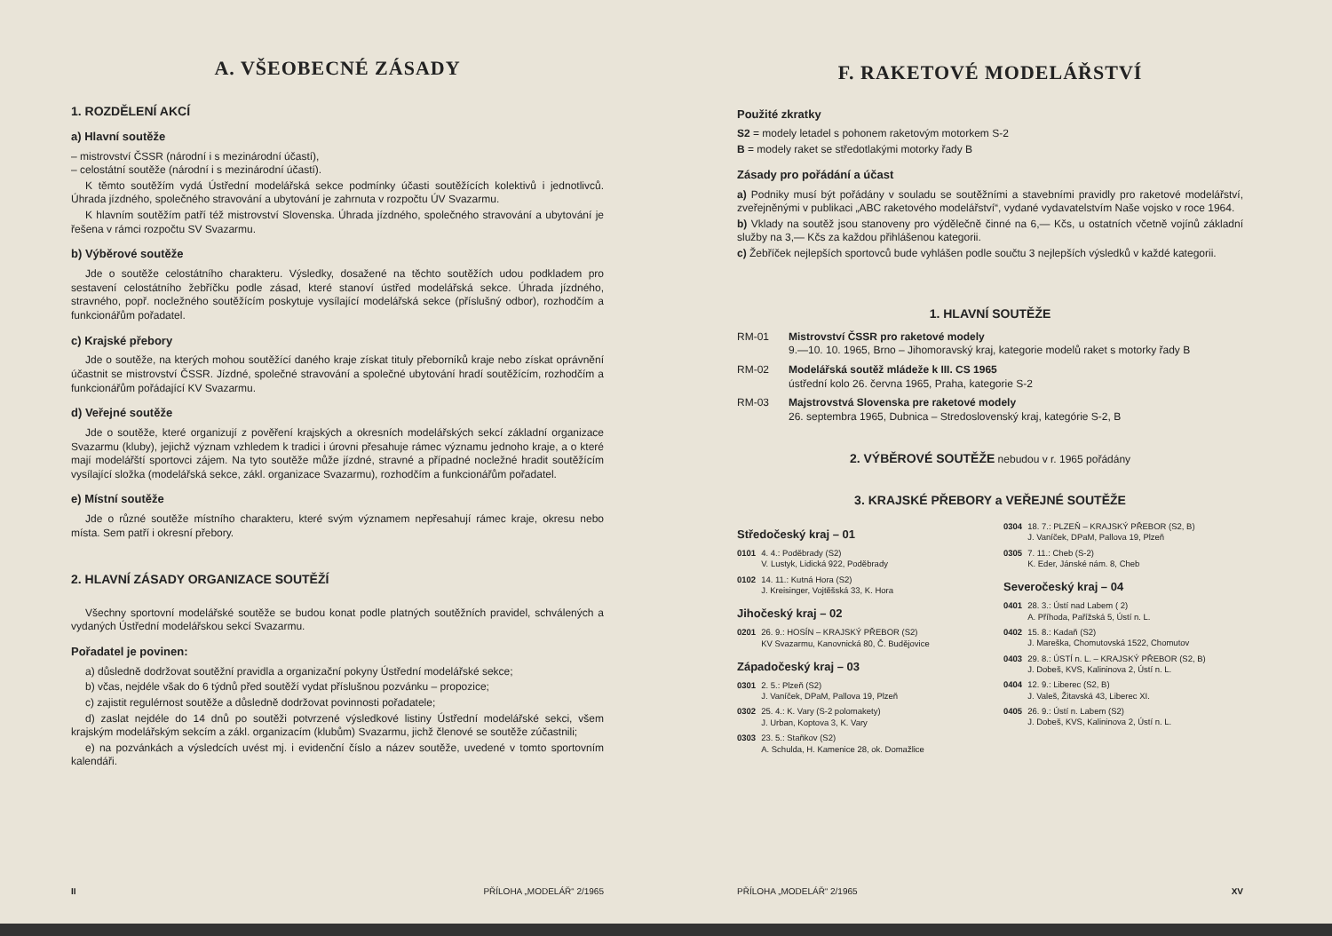A. VŠEOBECNÉ ZÁSADY
1. ROZDĚLENÍ AKCÍ
a) Hlavní soutěže
– mistrovství ČSSR (národní i s mezinárodní účastí),
– celostátní soutěže (národní i s mezinárodní účastí).
K těmto soutěžím vydá Ústřední modelářská sekce podmínky účasti soutěžících kolektivů i jednotlivců. Úhrada jízdného, společného stravování a ubytování je zahrnuta v rozpočtu ÚV Svazarmu.
K hlavním soutěžím patří též mistrovství Slovenska. Úhrada jízdného, společného stravování a ubytování je řešena v rámci rozpočtu SV Svazarmu.
b) Výběrové soutěže
Jde o soutěže celostátního charakteru. Výsledky, dosažené na těchto soutěžích udou podkladem pro sestavení celostátního žebříčku podle zásad, které stanoví ústřed modelářská sekce. Úhrada jízdného, stravného, popř. nocležného soutěžícím poskytuje vysílající modelářská sekce (příslušný odbor), rozhodčím a funkcionářům pořadatel.
c) Krajské přebory
Jde o soutěže, na kterých mohou soutěžící daného kraje získat tituly přeborníků kraje nebo získat oprávnění účastnit se mistrovství ČSSR. Jízdné, společné stravování a společné ubytování hradí soutěžícím, rozhodčím a funkcionářům pořádající KV Svazarmu.
d) Veřejné soutěže
Jde o soutěže, které organizují z pověření krajských a okresních modelářských sekcí základní organizace Svazarmu (kluby), jejichž význam vzhledem k tradici i úrovni přesahuje rámec významu jednoho kraje, a o které mají modelářští sportovci zájem. Na tyto soutěže může jízdné, stravné a případné nocležné hradit soutěžícím vysílající složka (modelářská sekce, zákl. organizace Svazarmu), rozhodčím a funkcionářům pořadatel.
e) Místní soutěže
Jde o různé soutěže místního charakteru, které svým významem nepřesahují rámec kraje, okresu nebo místa. Sem patří i okresní přebory.
2. HLAVNÍ ZÁSADY ORGANIZACE SOUTĚŽÍ
Všechny sportovní modelářské soutěže se budou konat podle platných soutěžních pravidel, schválených a vydaných Ústřední modelářskou sekcí Svazarmu.
Pořadatel je povinen:
a) důsledně dodržovat soutěžní pravidla a organizační pokyny Ústřední modelářské sekce;
b) včas, nejdéle však do 6 týdnů před soutěží vydat příslušnou pozvánku – propozice;
c) zajistit regulérnost soutěže a důsledně dodržovat povinnosti pořadatele;
d) zaslat nejdéle do 14 dnů po soutěži potvrzené výsledkové listiny Ústřední modelářské sekci, všem krajským modelářským sekcím a zákl. organizacím (klubům) Svazarmu, jichž členové se soutěže zúčastnili;
e) na pozvánkách a výsledcích uvést mj. i evidenční číslo a název soutěže, uvedené v tomto sportovním kalendáři.
II PŘÍLOHA „MODELÁŘ“ 2/1965
F. RAKETOVÉ MODELÁŘSTVÍ
Použité zkratky
S2 = modely letadel s pohonem raketovým motorkem S-2
B = modely raket se středotlakými motorky řady B
Zásady pro pořádání a účast
a) Podniky musí být pořádány v souladu se soutěžními a stavebními pravidly pro raketové modelářství, zveřejněnými v publikaci „ABC raketového modelářství“, vydané vydavatelstvím Naše vojsko v roce 1964.
b) Vklady na soutěž jsou stanoveny pro výdělečně činné na 6,— Kčs, u ostatních včetně vojínů základní služby na 3,— Kčs za každou přihlášenou kategorii.
c) Žebříček nejlepších sportovců bude vyhlášen podle součtu 3 nejlepších výsledků v každé kategorii.
1. HLAVNÍ SOUTĚŽE
RM-01 Mistrovství ČSSR pro raketové modely
9.—10. 10. 1965, Brno – Jihomoravský kraj, kategorie modelů raket s motorky řady B
RM-02 Modelářská soutěž mládeže k III. CS 1965
ústřední kolo 26. června 1965, Praha, kategorie S-2
RM-03 Majstrovstvá Slovenska pre raketové modely
26. septembra 1965, Dubnica – Stredoslovenský kraj, kategórie S-2, B
2. VÝBĚROVÉ SOUTĚŽE nebudou v r. 1965 pořádány
3. KRAJSKÉ PŘEBORY a VEŘEJNÉ SOUTĚŽE
Středočeský kraj – 01
0101 4. 4.: Poděbrady (S2)
V. Lustyk, Lidická 922, Poděbrady
0102 14. 11.: Kutná Hora (S2)
J. Kreisinger, Vojtěšská 33, K. Hora
Jihočeský kraj – 02
0201 26. 9.: HOSÍN – KRAJSKÝ PŘEBOR (S2)
KV Svazarmu, Kanovnická 80, Č. Budějovice
Západočeský kraj – 03
0301 2. 5.: Plzeň (S2)
J. Vaníček, DPaM, Pallova 19, Plzeň
0302 25. 4.: K. Vary (S-2 polomakety)
J. Urban, Koptova 3, K. Vary
0303 23. 5.: Staňkov (S2)
A. Schulda, H. Kamenice 28, ok. Domažlice
0304 18. 7.: PLZEŇ – KRAJSKÝ PŘEBOR (S2, B)
J. Vaníček, DPaM, Pallova 19, Plzeň
0305 7. 11.: Cheb (S-2)
K. Eder, Jánské nám. 8, Cheb
Severočeský kraj – 04
0401 28. 3.: Ústí nad Labem ( 2)
A. Příhoda, Pařížská 5, Ústí n. L.
0402 15. 8.: Kadaň (S2)
J. Mareška, Chomutovská 1522, Chomutov
0403 29. 8.: ÚSTÍ n. L. – KRAJSKÝ PŘEBOR (S2, B)
J. Dobeš, KVS, Kalininova 2, Ústí n. L.
0404 12. 9.: Liberec (S2, B)
J. Valeš, Žitavská 43, Liberec XI.
0405 26. 9.: Ústí n. Labem (S2)
J. Dobeš, KVS, Kalininova 2, Ústí n. L.
PŘÍLOHA „MODELÁŘ“ 2/1965 XV